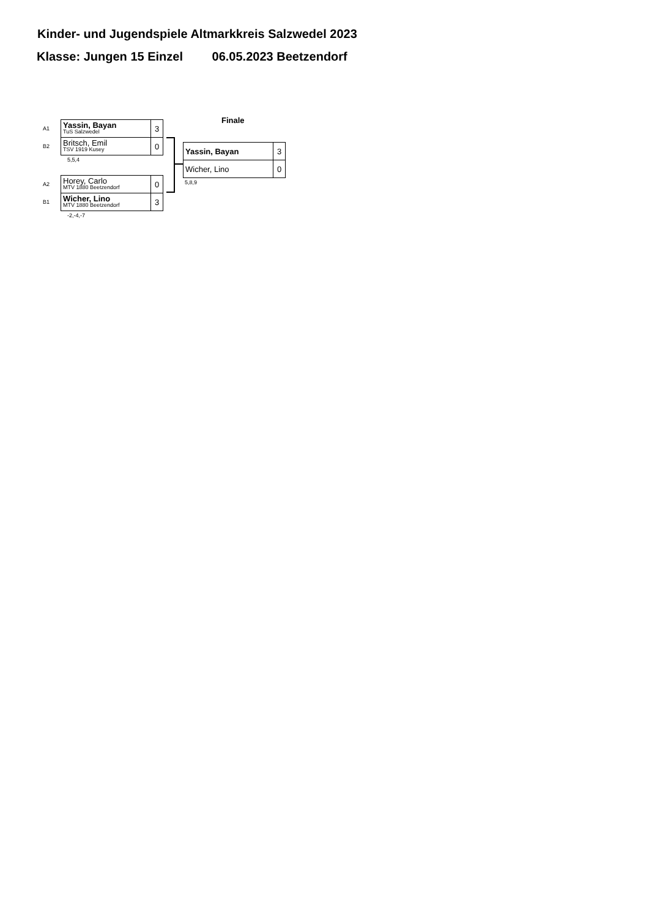Kinder- und Jugendspiele Altmarkkreis Salzwedel 2023
Klasse: Jungen 15 Einzel 06.05.2023 Beetzendorf
| A1 | Yassin, Bayan TuS Salzwedel | 3 |
| B2 | Britsch, Emil TSV 1919 Kusey | 0 |
5,5,4
| A2 | Horey, Carlo MTV 1880 Beetzendorf | 0 |
| B1 | Wicher, Lino MTV 1880 Beetzendorf | 3 |
-2,-4,-7
Finale
| Yassin, Bayan | 3 |
| Wicher, Lino | 0 |
5,8,9